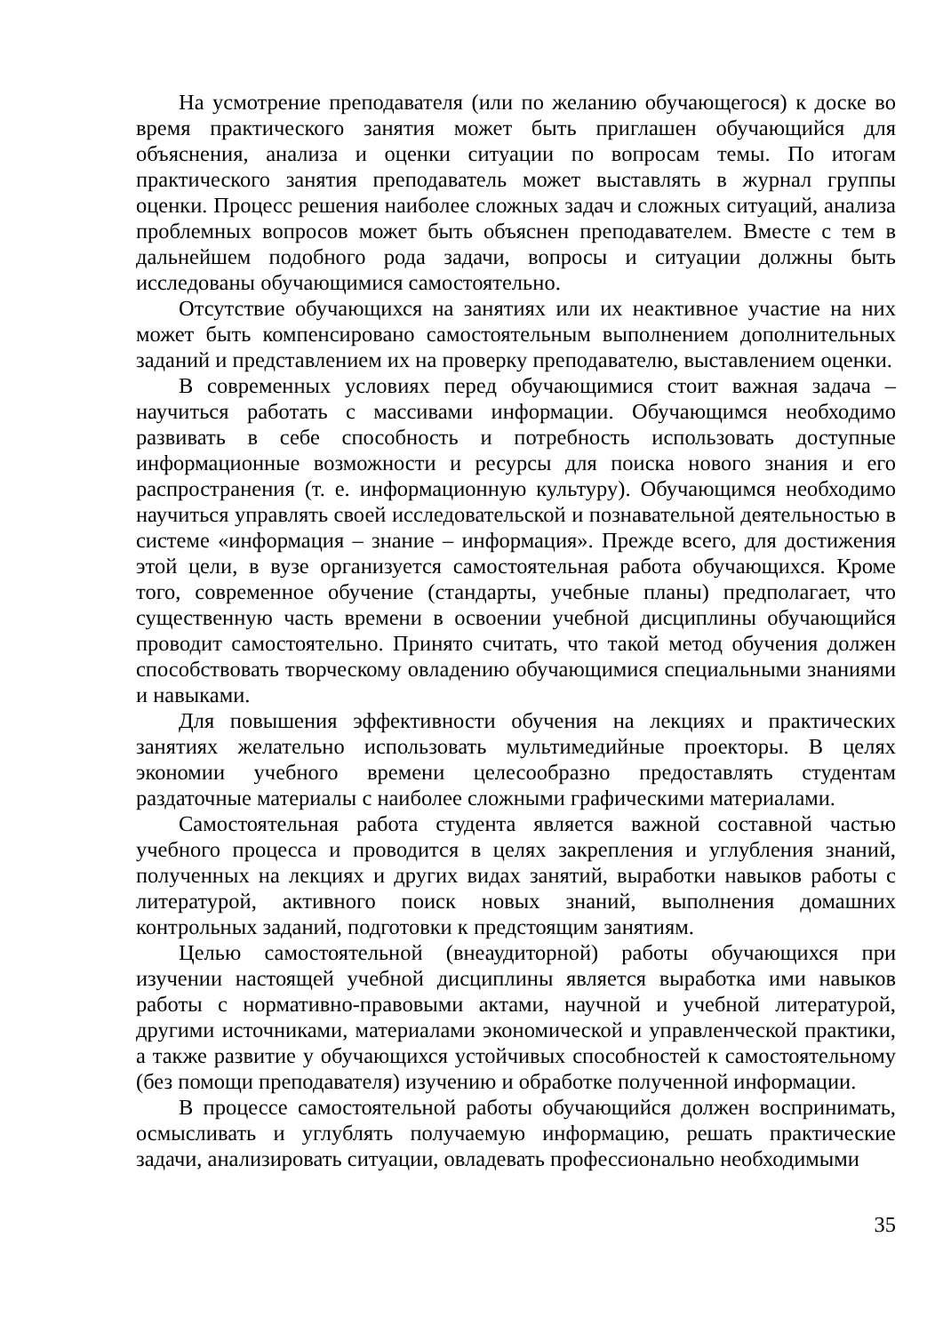На усмотрение преподавателя (или по желанию обучающегося) к доске во время практического занятия может быть приглашен обучающийся для объяснения, анализа и оценки ситуации по вопросам темы. По итогам практического занятия преподаватель может выставлять в журнал группы оценки. Процесс решения наиболее сложных задач и сложных ситуаций, анализа проблемных вопросов может быть объяснен преподавателем. Вместе с тем в дальнейшем подобного рода задачи, вопросы и ситуации должны быть исследованы обучающимися самостоятельно.
Отсутствие обучающихся на занятиях или их неактивное участие на них может быть компенсировано самостоятельным выполнением дополнительных заданий и представлением их на проверку преподавателю, выставлением оценки.
В современных условиях перед обучающимися стоит важная задача – научиться работать с массивами информации. Обучающимся необходимо развивать в себе способность и потребность использовать доступные информационные возможности и ресурсы для поиска нового знания и его распространения (т. е. информационную культуру). Обучающимся необходимо научиться управлять своей исследовательской и познавательной деятельностью в системе «информация – знание – информация». Прежде всего, для достижения этой цели, в вузе организуется самостоятельная работа обучающихся. Кроме того, современное обучение (стандарты, учебные планы) предполагает, что существенную часть времени в освоении учебной дисциплины обучающийся проводит самостоятельно. Принято считать, что такой метод обучения должен способствовать творческому овладению обучающимися специальными знаниями и навыками.
Для повышения эффективности обучения на лекциях и практических занятиях желательно использовать мультимедийные проекторы. В целях экономии учебного времени целесообразно предоставлять студентам раздаточные материалы с наиболее сложными графическими материалами.
Самостоятельная работа студента является важной составной частью учебного процесса и проводится в целях закрепления и углубления знаний, полученных на лекциях и других видах занятий, выработки навыков работы с литературой, активного поиск новых знаний, выполнения домашних контрольных заданий, подготовки к предстоящим занятиям.
Целью самостоятельной (внеаудиторной) работы обучающихся при изучении настоящей учебной дисциплины является выработка ими навыков работы с нормативно-правовыми актами, научной и учебной литературой, другими источниками, материалами экономической и управленческой практики, а также развитие у обучающихся устойчивых способностей к самостоятельному (без помощи преподавателя) изучению и обработке полученной информации.
В процессе самостоятельной работы обучающийся должен воспринимать, осмысливать и углублять получаемую информацию, решать практические задачи, анализировать ситуации, овладевать профессионально необходимыми
35